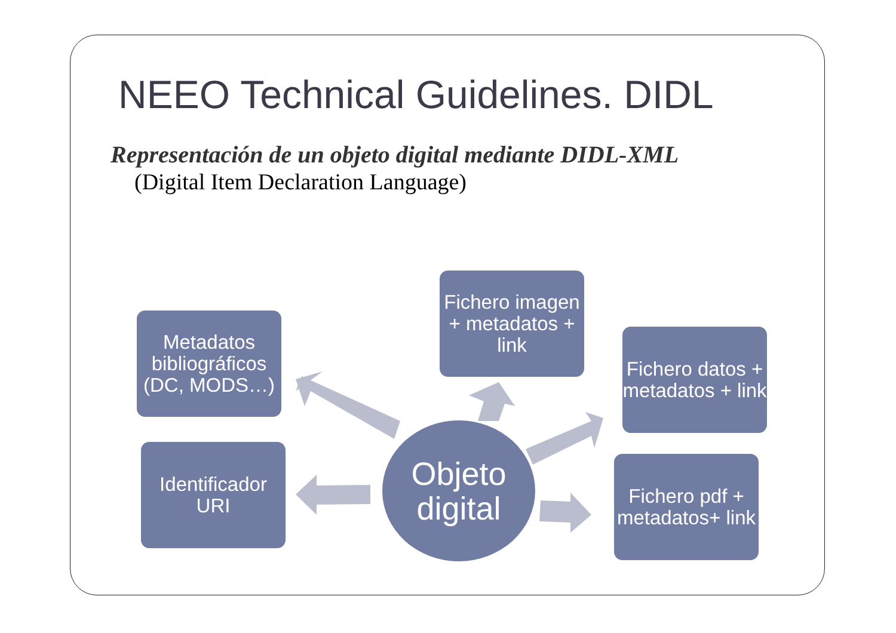NEEO Technical Guidelines. DIDL
Representación de un objeto digital mediante DIDL-XML
(Digital Item Declaration Language)
Metadatos bibliográficos (DC, MODS…)
Fichero imagen + metadatos + link
Fichero datos + metadatos + link
Identificador URI
Fichero pdf + metadatos+ link
Objeto digital